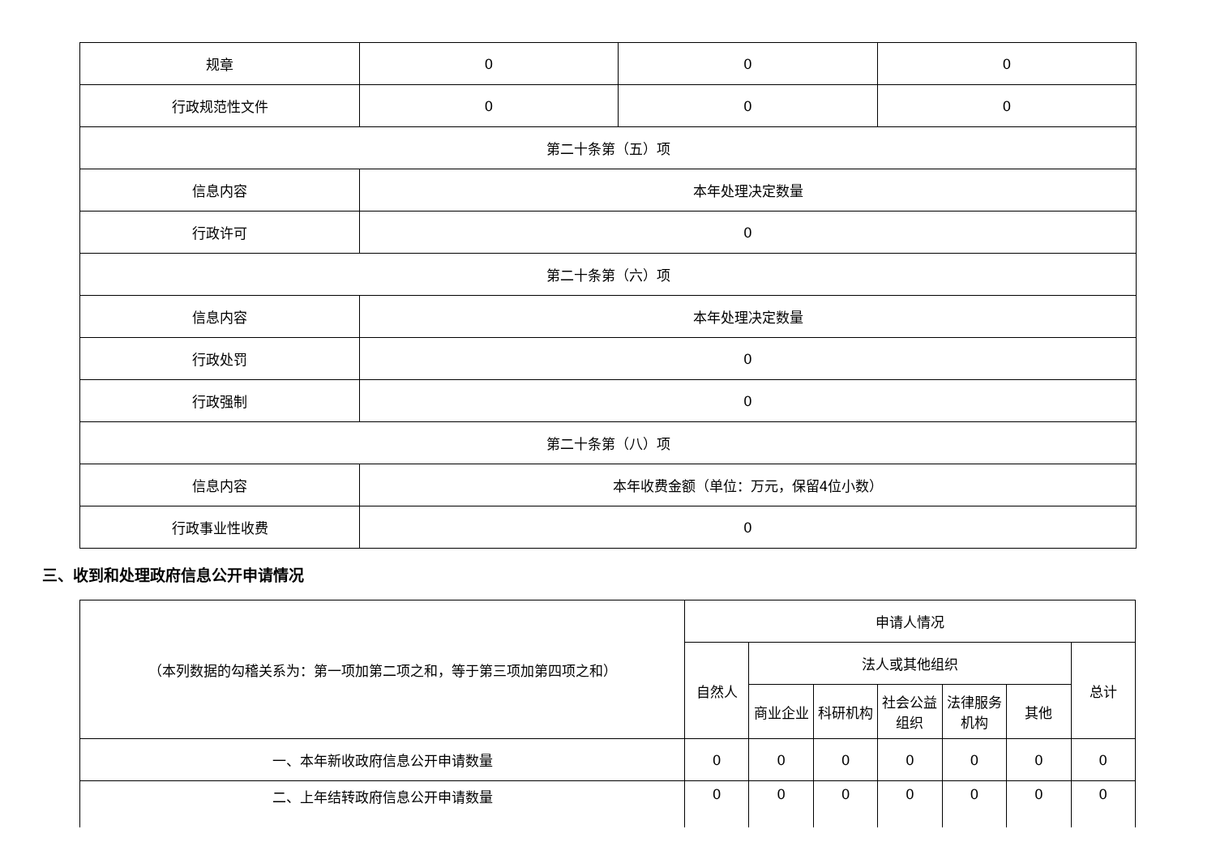| 规章 | 0 | 0 | 0 |
| 行政规范性文件 | 0 | 0 | 0 |
| 第二十条第（五）项 | | | |
| 信息内容 | 本年处理决定数量 | | |
| 行政许可 | 0 | | |
| 第二十条第（六）项 | | | |
| 信息内容 | 本年处理决定数量 | | |
| 行政处罚 | 0 | | |
| 行政强制 | 0 | | |
| 第二十条第（八）项 | | | |
| 信息内容 | 本年收费金额（单位：万元，保留4位小数） | | |
| 行政事业性收费 | 0 | | |
三、收到和处理政府信息公开申请情况
| （本列数据的勾稽关系为：第一项加第二项之和，等于第三项加第四项之和） | 申请人情况 | | | | | | |
| | 自然人 | 法人或其他组织 | | | | | 总计 |
| | | 商业企业 | 科研机构 | 社会公益组织 | 法律服务机构 | 其他 | |
| 一、本年新收政府信息公开申请数量 | 0 | 0 | 0 | 0 | 0 | 0 | 0 |
| 二、上年结转政府信息公开申请数量 | 0 | 0 | 0 | 0 | 0 | 0 | 0 |